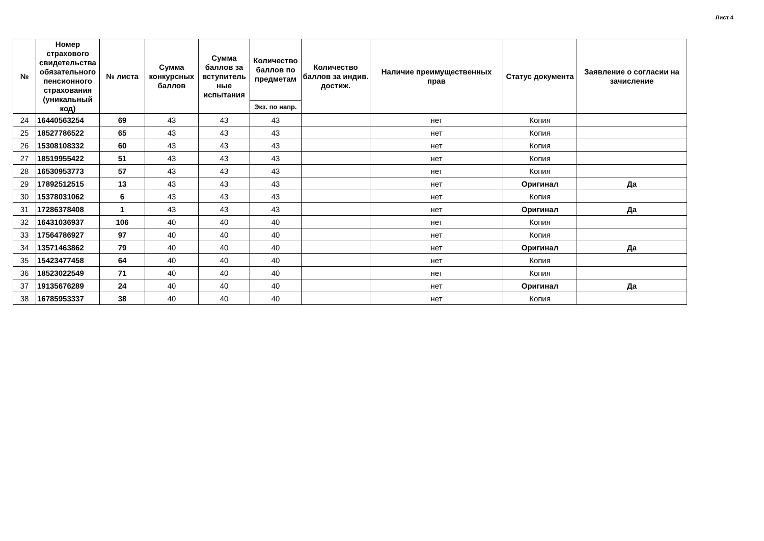Лист 4
| № | Номер страхового свидетельства обязательного пенсионного страхования (уникальный код) | № листа | Сумма конкурсных баллов | Сумма баллов за вступитель ные испытания | Количество баллов по предметам | Количество баллов за индив. достиж. | Наличие преимущественных прав | Статус документа | Заявление о согласии на зачисление |
| --- | --- | --- | --- | --- | --- | --- | --- | --- | --- |
| | | | | | Экз. по напр. | | | | |
| 24 | 16440563254 | 69 | 43 | 43 | 43 | | нет | Копия | |
| 25 | 18527786522 | 65 | 43 | 43 | 43 | | нет | Копия | |
| 26 | 15308108332 | 60 | 43 | 43 | 43 | | нет | Копия | |
| 27 | 18519955422 | 51 | 43 | 43 | 43 | | нет | Копия | |
| 28 | 16530953773 | 57 | 43 | 43 | 43 | | нет | Копия | |
| 29 | 17892512515 | 13 | 43 | 43 | 43 | | нет | Оригинал | Да |
| 30 | 15378031062 | 6 | 43 | 43 | 43 | | нет | Копия | |
| 31 | 17286378408 | 1 | 43 | 43 | 43 | | нет | Оригинал | Да |
| 32 | 16431036937 | 106 | 40 | 40 | 40 | | нет | Копия | |
| 33 | 17564786927 | 97 | 40 | 40 | 40 | | нет | Копия | |
| 34 | 13571463862 | 79 | 40 | 40 | 40 | | нет | Оригинал | Да |
| 35 | 15423477458 | 64 | 40 | 40 | 40 | | нет | Копия | |
| 36 | 18523022549 | 71 | 40 | 40 | 40 | | нет | Копия | |
| 37 | 19135676289 | 24 | 40 | 40 | 40 | | нет | Оригинал | Да |
| 38 | 16785953337 | 38 | 40 | 40 | 40 | | нет | Копия | |